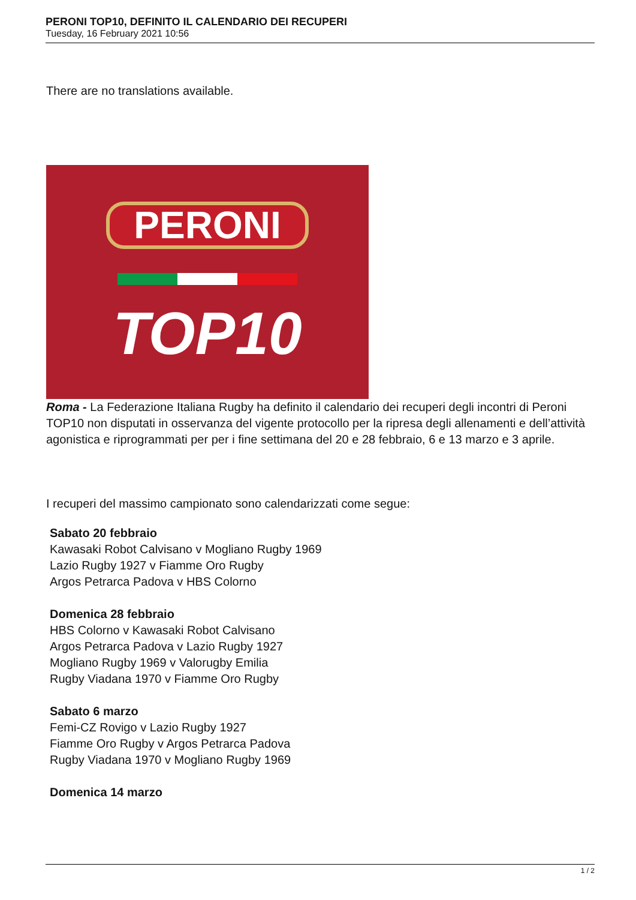PERONI TOP10, DEFINITO IL CALENDARIO DEI RECUPERI
Tuesday, 16 February 2021 10:56
There are no translations available.
PERONI
TOP10
Roma - La Federazione Italiana Rugby ha definito il calendario dei recuperi degli incontri di Peroni TOP10 non disputati in osservanza del vigente protocollo per la ripresa degli allenamenti e dell’attività agonistica e riprogrammati per per i fine settimana del 20 e 28 febbraio, 6 e 13 marzo e 3 aprile.
I recuperi del massimo campionato sono calendarizzati come segue:
Sabato 20 febbraio
Kawasaki Robot Calvisano v Mogliano Rugby 1969
Lazio Rugby 1927 v Fiamme Oro Rugby
Argos Petrarca Padova v HBS Colorno
Domenica 28 febbraio
HBS Colorno v Kawasaki Robot Calvisano
Argos Petrarca Padova v Lazio Rugby 1927
Mogliano Rugby 1969 v Valorugby Emilia
Rugby Viadana 1970 v Fiamme Oro Rugby
Sabato 6 marzo
Femi-CZ Rovigo v Lazio Rugby 1927
Fiamme Oro Rugby v Argos Petrarca Padova
Rugby Viadana 1970 v Mogliano Rugby 1969
Domenica 14 marzo
1 / 2